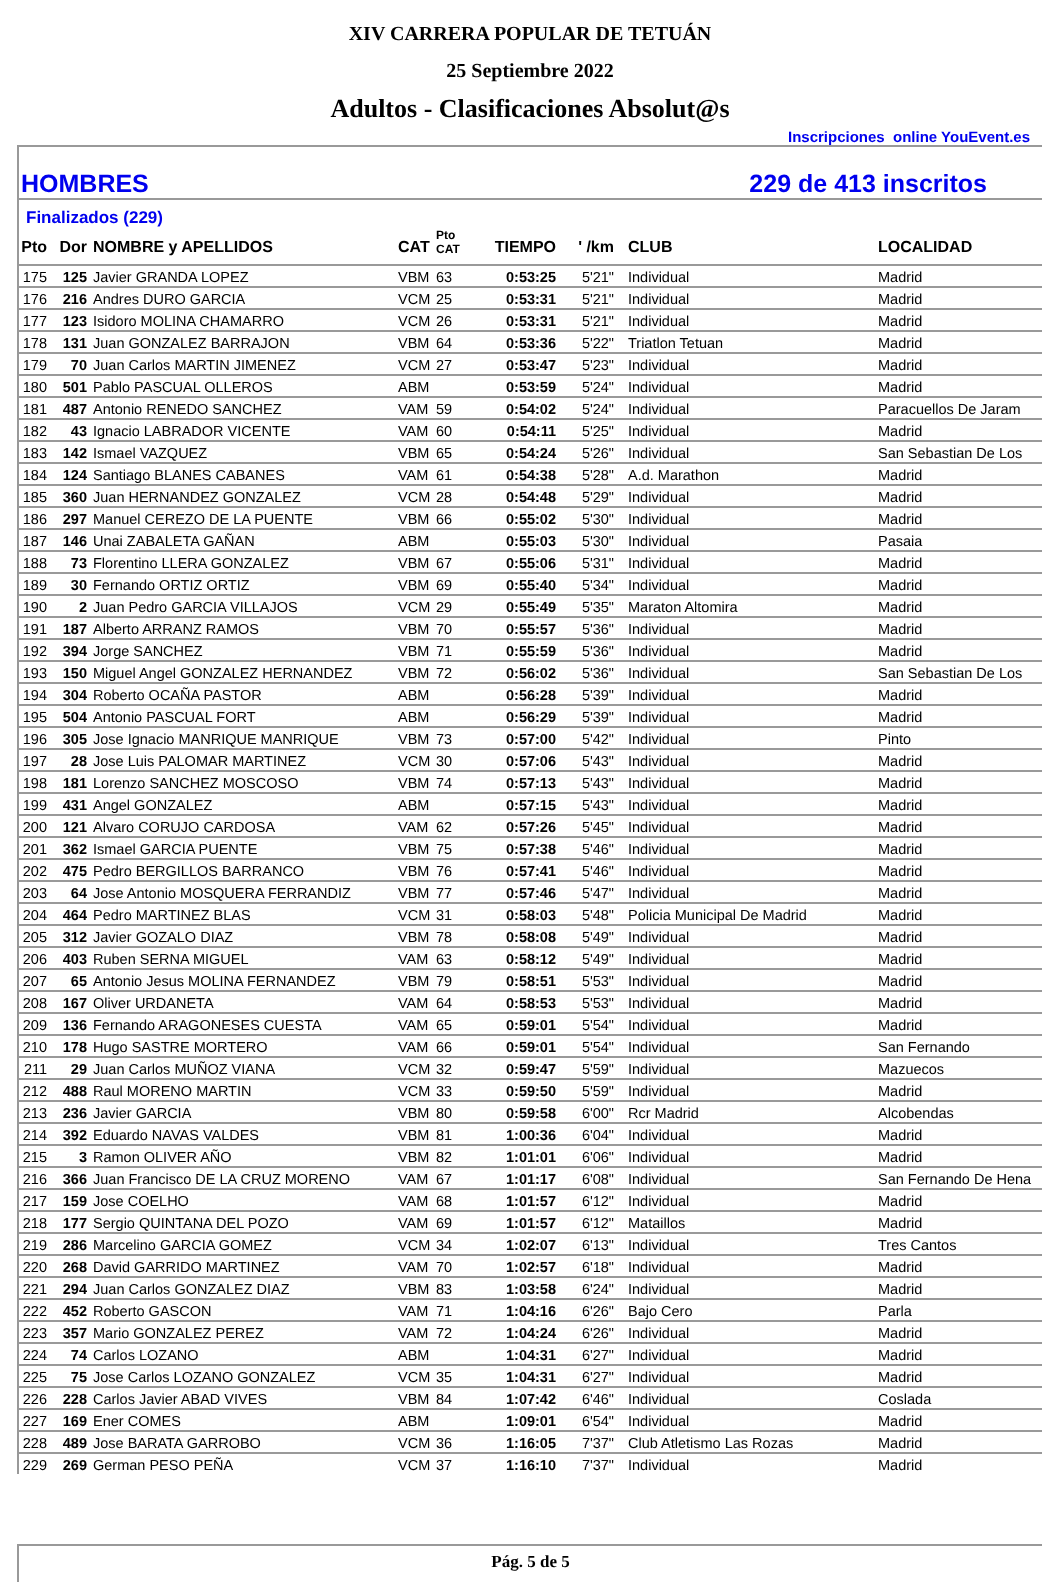XIV CARRERA POPULAR DE TETUÁN
25 Septiembre 2022
Adultos - Clasificaciones Absolut@s
Inscripciones online YouEvent.es
HOMBRES 229 de 413 inscritos
Finalizados (229)
| Pto | Dor | NOMBRE y APELLIDOS | CAT | Pto CAT | TIEMPO | ' /km | CLUB | LOCALIDAD |
| --- | --- | --- | --- | --- | --- | --- | --- | --- |
| 175 | 125 | Javier GRANDA LOPEZ | VBM | 63 | 0:53:25 | 5'21" | Individual | Madrid |
| 176 | 216 | Andres DURO GARCIA | VCM | 25 | 0:53:31 | 5'21" | Individual | Madrid |
| 177 | 123 | Isidoro MOLINA CHAMARRO | VCM | 26 | 0:53:31 | 5'21" | Individual | Madrid |
| 178 | 131 | Juan GONZALEZ BARRAJON | VBM | 64 | 0:53:36 | 5'22" | Triatlon Tetuan | Madrid |
| 179 | 70 | Juan Carlos MARTIN JIMENEZ | VCM | 27 | 0:53:47 | 5'23" | Individual | Madrid |
| 180 | 501 | Pablo PASCUAL OLLEROS | ABM | | 0:53:59 | 5'24" | Individual | Madrid |
| 181 | 487 | Antonio RENEDO SANCHEZ | VAM | 59 | 0:54:02 | 5'24" | Individual | Paracuellos De Jaram |
| 182 | 43 | Ignacio LABRADOR VICENTE | VAM | 60 | 0:54:11 | 5'25" | Individual | Madrid |
| 183 | 142 | Ismael VAZQUEZ | VBM | 65 | 0:54:24 | 5'26" | Individual | San Sebastian De Los |
| 184 | 124 | Santiago BLANES CABANES | VAM | 61 | 0:54:38 | 5'28" | A.d. Marathon | Madrid |
| 185 | 360 | Juan HERNANDEZ GONZALEZ | VCM | 28 | 0:54:48 | 5'29" | Individual | Madrid |
| 186 | 297 | Manuel CEREZO DE LA PUENTE | VBM | 66 | 0:55:02 | 5'30" | Individual | Madrid |
| 187 | 146 | Unai ZABALETA GAÑAN | ABM | | 0:55:03 | 5'30" | Individual | Pasaia |
| 188 | 73 | Florentino LLERA GONZALEZ | VBM | 67 | 0:55:06 | 5'31" | Individual | Madrid |
| 189 | 30 | Fernando ORTIZ ORTIZ | VBM | 69 | 0:55:40 | 5'34" | Individual | Madrid |
| 190 | 2 | Juan Pedro GARCIA VILLAJOS | VCM | 29 | 0:55:49 | 5'35" | Maraton Altomira | Madrid |
| 191 | 187 | Alberto ARRANZ RAMOS | VBM | 70 | 0:55:57 | 5'36" | Individual | Madrid |
| 192 | 394 | Jorge SANCHEZ | VBM | 71 | 0:55:59 | 5'36" | Individual | Madrid |
| 193 | 150 | Miguel Angel GONZALEZ HERNANDEZ | VBM | 72 | 0:56:02 | 5'36" | Individual | San Sebastian De Los |
| 194 | 304 | Roberto OCAÑA PASTOR | ABM | | 0:56:28 | 5'39" | Individual | Madrid |
| 195 | 504 | Antonio PASCUAL FORT | ABM | | 0:56:29 | 5'39" | Individual | Madrid |
| 196 | 305 | Jose Ignacio MANRIQUE MANRIQUE | VBM | 73 | 0:57:00 | 5'42" | Individual | Pinto |
| 197 | 28 | Jose Luis PALOMAR MARTINEZ | VCM | 30 | 0:57:06 | 5'43" | Individual | Madrid |
| 198 | 181 | Lorenzo SANCHEZ MOSCOSO | VBM | 74 | 0:57:13 | 5'43" | Individual | Madrid |
| 199 | 431 | Angel GONZALEZ | ABM | | 0:57:15 | 5'43" | Individual | Madrid |
| 200 | 121 | Alvaro CORUJO CARDOSA | VAM | 62 | 0:57:26 | 5'45" | Individual | Madrid |
| 201 | 362 | Ismael GARCIA PUENTE | VBM | 75 | 0:57:38 | 5'46" | Individual | Madrid |
| 202 | 475 | Pedro BERGILLOS BARRANCO | VBM | 76 | 0:57:41 | 5'46" | Individual | Madrid |
| 203 | 64 | Jose Antonio MOSQUERA FERRANDIZ | VBM | 77 | 0:57:46 | 5'47" | Individual | Madrid |
| 204 | 464 | Pedro MARTINEZ BLAS | VCM | 31 | 0:58:03 | 5'48" | Policia Municipal De Madrid | Madrid |
| 205 | 312 | Javier GOZALO DIAZ | VBM | 78 | 0:58:08 | 5'49" | Individual | Madrid |
| 206 | 403 | Ruben SERNA MIGUEL | VAM | 63 | 0:58:12 | 5'49" | Individual | Madrid |
| 207 | 65 | Antonio Jesus MOLINA FERNANDEZ | VBM | 79 | 0:58:51 | 5'53" | Individual | Madrid |
| 208 | 167 | Oliver URDANETA | VAM | 64 | 0:58:53 | 5'53" | Individual | Madrid |
| 209 | 136 | Fernando ARAGONESES CUESTA | VAM | 65 | 0:59:01 | 5'54" | Individual | Madrid |
| 210 | 178 | Hugo SASTRE MORTERO | VAM | 66 | 0:59:01 | 5'54" | Individual | San Fernando |
| 211 | 29 | Juan Carlos MUÑOZ VIANA | VCM | 32 | 0:59:47 | 5'59" | Individual | Mazuecos |
| 212 | 488 | Raul MORENO MARTIN | VCM | 33 | 0:59:50 | 5'59" | Individual | Madrid |
| 213 | 236 | Javier GARCIA | VBM | 80 | 0:59:58 | 6'00" | Rcr Madrid | Alcobendas |
| 214 | 392 | Eduardo NAVAS VALDES | VBM | 81 | 1:00:36 | 6'04" | Individual | Madrid |
| 215 | 3 | Ramon OLIVER AÑO | VBM | 82 | 1:01:01 | 6'06" | Individual | Madrid |
| 216 | 366 | Juan Francisco DE LA CRUZ MORENO | VAM | 67 | 1:01:17 | 6'08" | Individual | San Fernando De Hena |
| 217 | 159 | Jose COELHO | VAM | 68 | 1:01:57 | 6'12" | Individual | Madrid |
| 218 | 177 | Sergio QUINTANA DEL POZO | VAM | 69 | 1:01:57 | 6'12" | Mataillos | Madrid |
| 219 | 286 | Marcelino GARCIA GOMEZ | VCM | 34 | 1:02:07 | 6'13" | Individual | Tres Cantos |
| 220 | 268 | David GARRIDO MARTINEZ | VAM | 70 | 1:02:57 | 6'18" | Individual | Madrid |
| 221 | 294 | Juan Carlos GONZALEZ DIAZ | VBM | 83 | 1:03:58 | 6'24" | Individual | Madrid |
| 222 | 452 | Roberto GASCON | VAM | 71 | 1:04:16 | 6'26" | Bajo Cero | Parla |
| 223 | 357 | Mario GONZALEZ PEREZ | VAM | 72 | 1:04:24 | 6'26" | Individual | Madrid |
| 224 | 74 | Carlos LOZANO | ABM | | 1:04:31 | 6'27" | Individual | Madrid |
| 225 | 75 | Jose Carlos LOZANO GONZALEZ | VCM | 35 | 1:04:31 | 6'27" | Individual | Madrid |
| 226 | 228 | Carlos Javier ABAD VIVES | VBM | 84 | 1:07:42 | 6'46" | Individual | Coslada |
| 227 | 169 | Ener COMES | ABM | | 1:09:01 | 6'54" | Individual | Madrid |
| 228 | 489 | Jose BARATA GARROBO | VCM | 36 | 1:16:05 | 7'37" | Club Atletismo Las Rozas | Madrid |
| 229 | 269 | German PESO PEÑA | VCM | 37 | 1:16:10 | 7'37" | Individual | Madrid |
Pág. 5 de 5